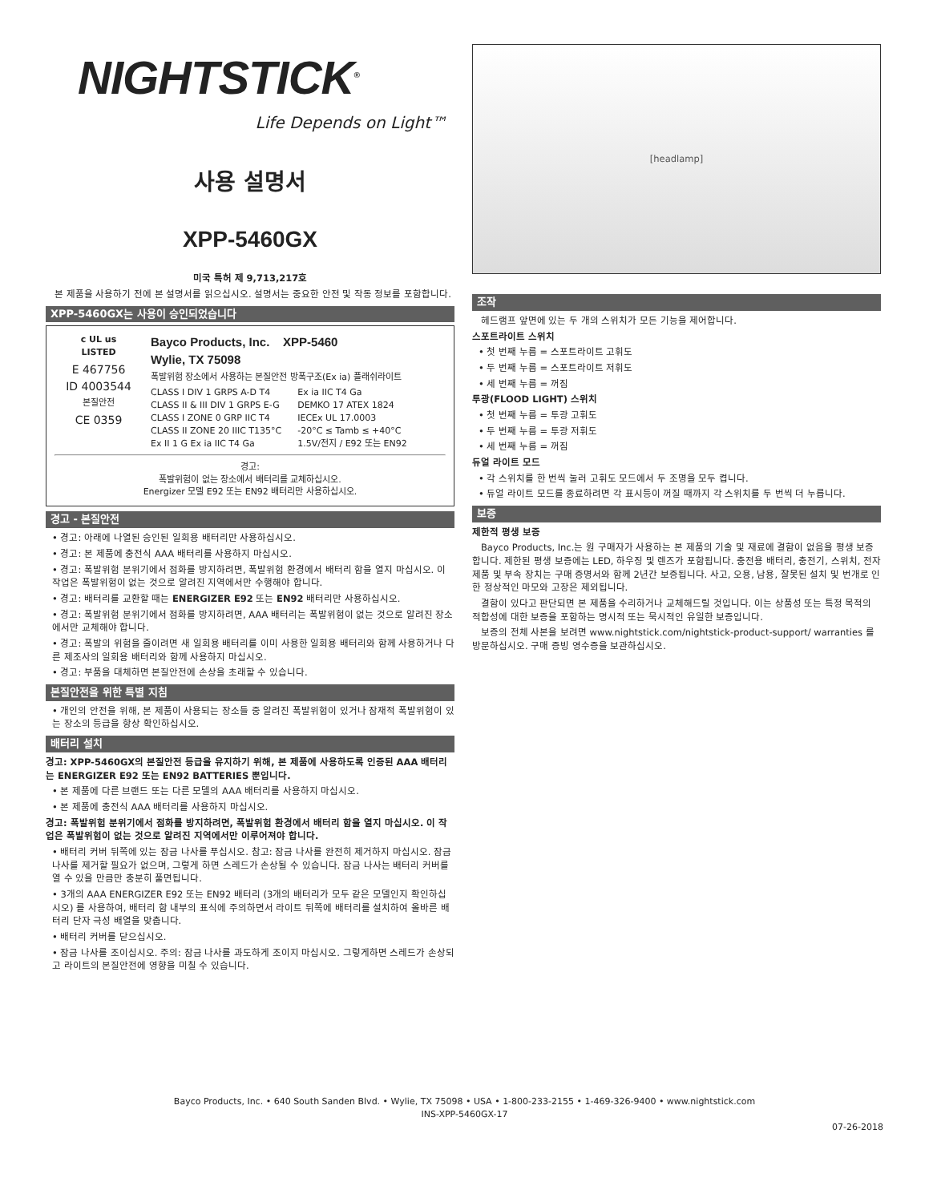NIGHTSTICK<sup>®</sup>
Life Depends on Light™
사용 설명서
XPP-5460GX
미국 특허 제 9,713,217호
본 제품을 사용하기 전에 본 설명서를 읽으십시오. 설명서는 중요한 안전 및 작동 정보를 포함합니다.
XPP-5460GX는 사용이 승인되었습니다
c UL us
LISTED
E 467756
ID 4003544
본질안전
CE 0359
Bayco Products, Inc. XPP-5460
Wylie, TX 75098
폭발위험 장소에서 사용하는 본질안전 방폭구조(Ex ia) 플래쉬라이트
CLASS I DIV 1 GRPS A-D T4
CLASS II & III DIV 1 GRPS E-G
CLASS I ZONE 0 GRP IIC T4
CLASS II ZONE 20 IIIC T135°C
Ex II 1 G Ex ia IIC T4 Ga
Ex ia IIC T4 Ga
DEMKO 17 ATEX 1824
IECEx UL 17.0003
-20°C ≤ Tamb ≤ +40°C
1.5V/전지 / E92 또는 EN92
경고:
폭발위험이 없는 장소에서 배터리를 교체하십시오.
Energizer 모델 E92 또는 EN92 배터리만 사용하십시오.
경고 - 본질안전
• 경고: 아래에 나열된 승인된 일회용 배터리만 사용하십시오.
• 경고: 본 제품에 충전식 AAA 배터리를 사용하지 마십시오.
• 경고: 폭발위험 분위기에서 점화를 방지하려면, 폭발위험 환경에서 배터리 함을 열지 마십시오. 이 작업은 폭발위험이 없는 것으로 알려진 지역에서만 수행해야 합니다.
• 경고: 배터리를 교환할 때는 ENERGIZER E92 또는 EN92 배터리만 사용하십시오.
• 경고: 폭발위험 분위기에서 점화를 방지하려면, AAA 배터리는 폭발위험이 없는 것으로 알려진 장소에서만 교체해야 합니다.
• 경고: 폭발의 위험을 줄이려면 새 일회용 배터리를 이미 사용한 일회용 배터리와 함께 사용하거나 다른 제조사의 일회용 배터리와 함께 사용하지 마십시오.
• 경고: 부품을 대체하면 본질안전에 손상을 초래할 수 있습니다.
본질안전을 위한 특별 지침
• 개인의 안전을 위해, 본 제품이 사용되는 장소들 중 알려진 폭발위험이 있거나 잠재적 폭발위험이 있는 장소의 등급을 항상 확인하십시오.
배터리 설치
경고: XPP-5460GX의 본질안전 등급을 유지하기 위해, 본 제품에 사용하도록 인증된 AAA 배터리는 ENERGIZER E92 또는 EN92 BATTERIES 뿐입니다.
• 본 제품에 다른 브랜드 또는 다른 모델의 AAA 배터리를 사용하지 마십시오.
• 본 제품에 충전식 AAA 배터리를 사용하지 마십시오.
경고: 폭발위험 분위기에서 점화를 방지하려면, 폭발위험 환경에서 배터리 함을 열지 마십시오. 이 작업은 폭발위험이 없는 것으로 알려진 지역에서만 이루어져야 합니다.
• 배터리 커버 뒤쪽에 있는 잠금 나사를 푸십시오. 참고: 잠금 나사를 완전히 제거하지 마십시오. 잠금 나사를 제거할 필요가 없으며, 그렇게 하면 스레드가 손상될 수 있습니다. 잠금 나사는 배터리 커버를 열 수 있을 만큼만 충분히 풀면됩니다.
• 3개의 AAA ENERGIZER E92 또는 EN92 배터리 (3개의 배터리가 모두 같은 모델인지 확인하십시오) 를 사용하여, 배터리 함 내부의 표식에 주의하면서 라이트 뒤쪽에 배터리를 설치하여 올바른 배터리 단자 극성 배열을 맞춥니다.
• 배터리 커버를 닫으십시오.
• 잠금 나사를 조이십시오. 주의: 잠금 나사를 과도하게 조이지 마십시오. 그렇게하면 스레드가 손상되고 라이트의 본질안전에 영향을 미칠 수 있습니다.
[headlamp]
조작
헤드램프 앞면에 있는 두 개의 스위치가 모든 기능을 제어합니다.
스포트라이트 스위치
• 첫 번째 누름 = 스포트라이트 고휘도
• 두 번째 누름 = 스포트라이트 저휘도
• 세 번째 누름 = 꺼짐
투광(FLOOD LIGHT) 스위치
• 첫 번째 누름 = 투광 고휘도
• 두 번째 누름 = 투광 저휘도
• 세 번째 누름 = 꺼짐
듀얼 라이트 모드
• 각 스위치를 한 번씩 눌러 고휘도 모드에서 두 조명을 모두 켭니다.
• 듀얼 라이트 모드를 종료하려면 각 표시등이 꺼질 때까지 각 스위치를 두 번씩 더 누릅니다.
보증
제한적 평생 보증
Bayco Products, Inc.는 원 구매자가 사용하는 본 제품의 기술 및 재료에 결함이 없음을 평생 보증합니다. 제한된 평생 보증에는 LED, 하우징 및 렌즈가 포함됩니다. 충전용 배터리, 충전기, 스위치, 전자 제품 및 부속 장치는 구매 증명서와 함께 2년간 보증됩니다. 사고, 오용, 남용, 잘못된 설치 및 번개로 인한 정상적인 마모와 고장은 제외됩니다.
결함이 있다고 판단되면 본 제품을 수리하거나 교체해드릴 것입니다. 이는 상품성 또는 특정 목적의 적합성에 대한 보증을 포함하는 명시적 또는 묵시적인 유일한 보증입니다.
보증의 전체 사본을 보려면 www.nightstick.com/nightstick-product-support/ warranties 를 방문하십시오. 구매 증빙 영수증을 보관하십시오.
Bayco Products, Inc. • 640 South Sanden Blvd. • Wylie, TX 75098 • USA • 1-800-233-2155 • 1-469-326-9400 • www.nightstick.com
INS-XPP-5460GX-17
07-26-2018